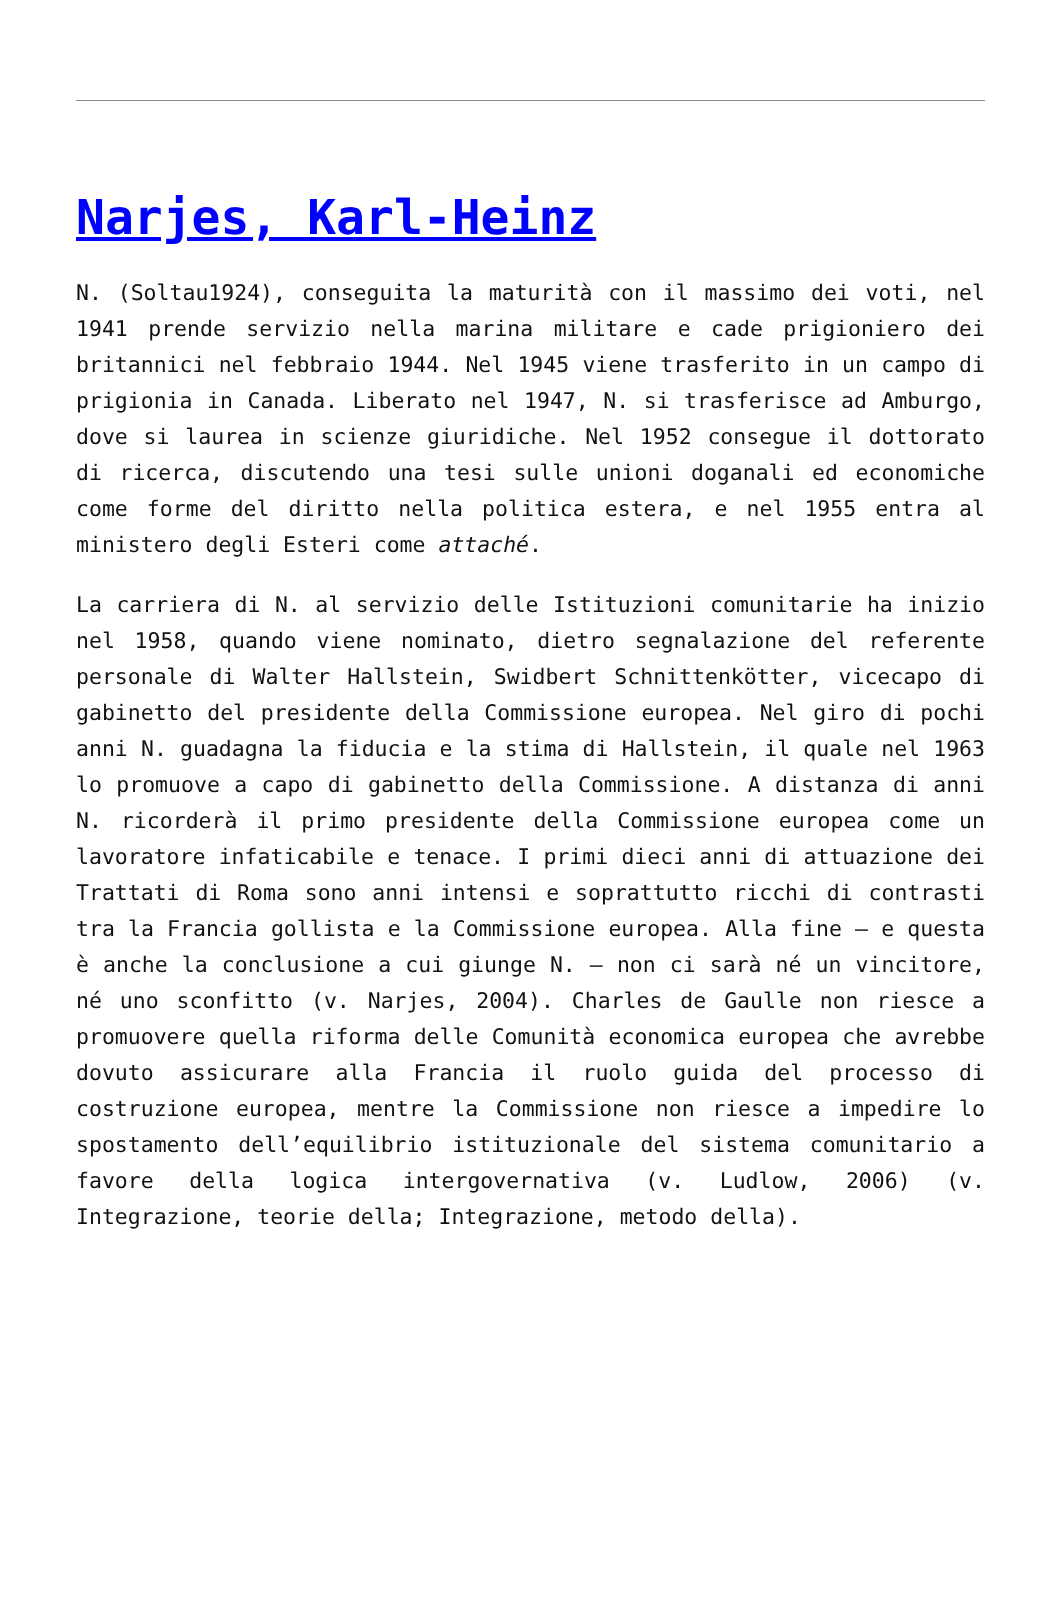Narjes, Karl-Heinz
N. (Soltau1924), conseguita la maturità con il massimo dei voti, nel 1941 prende servizio nella marina militare e cade prigioniero dei britannici nel febbraio 1944. Nel 1945 viene trasferito in un campo di prigionia in Canada. Liberato nel 1947, N. si trasferisce ad Amburgo, dove si laurea in scienze giuridiche. Nel 1952 consegue il dottorato di ricerca, discutendo una tesi sulle unioni doganali ed economiche come forme del diritto nella politica estera, e nel 1955 entra al ministero degli Esteri come attaché.
La carriera di N. al servizio delle Istituzioni comunitarie ha inizio nel 1958, quando viene nominato, dietro segnalazione del referente personale di Walter Hallstein, Swidbert Schnittenkötter, vicecapo di gabinetto del presidente della Commissione europea. Nel giro di pochi anni N. guadagna la fiducia e la stima di Hallstein, il quale nel 1963 lo promuove a capo di gabinetto della Commissione. A distanza di anni N. ricorderà il primo presidente della Commissione europea come un lavoratore infaticabile e tenace. I primi dieci anni di attuazione dei Trattati di Roma sono anni intensi e soprattutto ricchi di contrasti tra la Francia gollista e la Commissione europea. Alla fine – e questa è anche la conclusione a cui giunge N. – non ci sarà né un vincitore, né uno sconfitto (v. Narjes, 2004). Charles de Gaulle non riesce a promuovere quella riforma delle Comunità economica europea che avrebbe dovuto assicurare alla Francia il ruolo guida del processo di costruzione europea, mentre la Commissione non riesce a impedire lo spostamento dell’equilibrio istituzionale del sistema comunitario a favore della logica intergovernativa (v. Ludlow, 2006) (v. Integrazione, teorie della; Integrazione, metodo della).